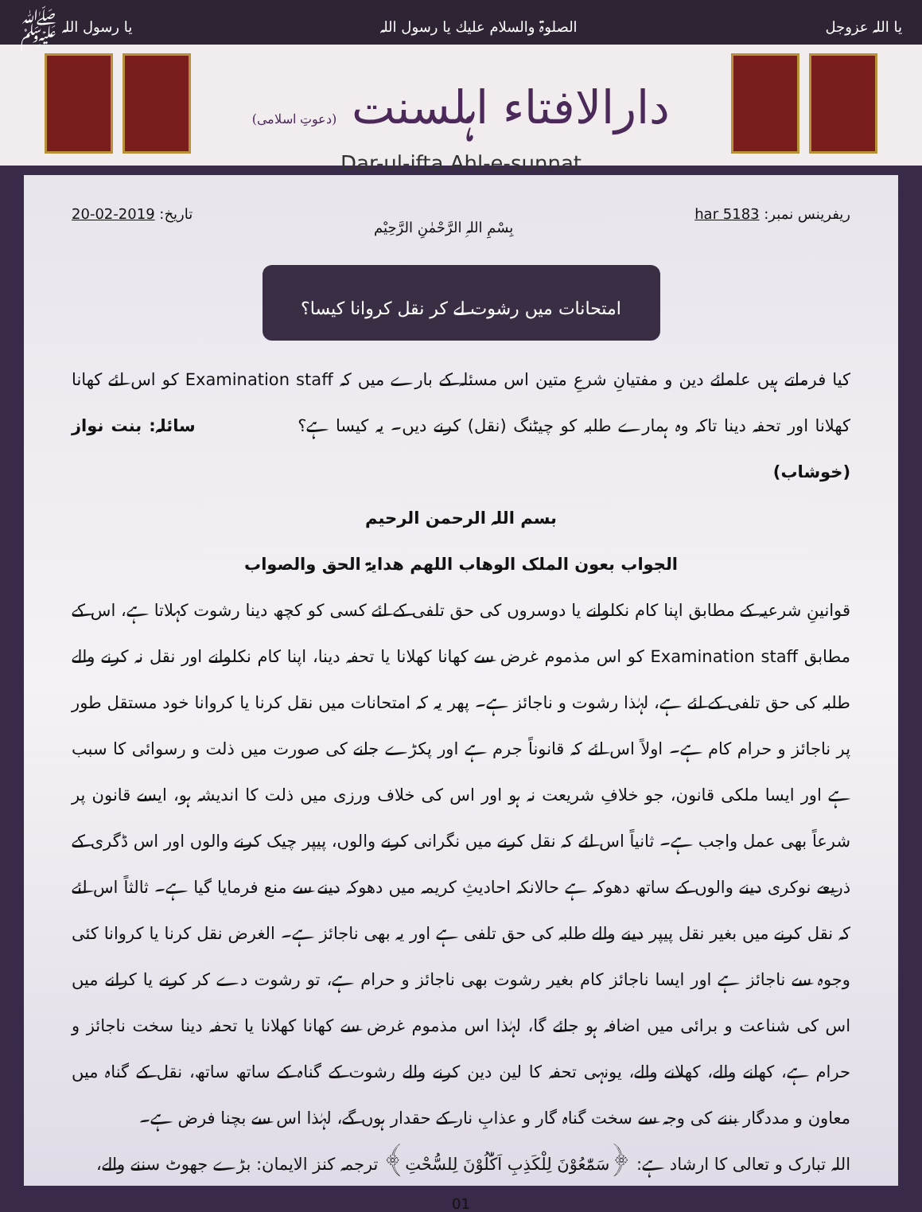یا اللہ عزوجل الصلوۃ والسلام علیك یا رسول اللہ یا رسول اللہ ﷺ
دارالافتاء اہلسنت (دعوتِ اسلامی)
Dar-ul-ifta Ahl-e-sunnat
ریفرینس نمبر: har 5183 بِسْمِ اللہِ الرَّحْمٰنِ الرَّحِیْم تاریخ: 20-02-2019
امتحانات میں رشوت لے کر نقل کروانا کیسا؟
کیا فرماتے ہیں علمائے دین و مفتیانِ شرعِ متین اس مسئلہ کے بارے میں کہ Examination staff کو اس لئے کھانا کھلانا اور تحفہ دینا تاکہ وہ ہمارے طلبہ کو چیٹنگ (نقل) کرنے دیں۔ یہ کیسا ہے؟ سائلہ: بنت نواز (خوشاب)
بسم اللہ الرحمن الرحیم
الجواب بعون الملک الوھاب اللھم ھدایۃ الحق والصواب
قوانینِ شرعیہ کے مطابق اپنا کام نکلوانے یا دوسروں کی حق تلفی کے لئے کسی کو کچھ دینا رشوت کہلاتا ہے، اس کے مطابق Examination staff کو اس مذموم غرض سے کھانا کھلانا یا تحفہ دینا، اپنا کام نکلوانے اور نقل نہ کرنے والے طلبہ کی حق تلفی کے لئے ہے، لہٰذا رشوت و ناجائز ہے۔ پھر یہ کہ امتحانات میں نقل کرنا یا کروانا خود مستقل طور پر ناجائز و حرام کام ہے۔ اولاً اس لئے کہ قانوناً جرم ہے اور پکڑے جانے کی صورت میں ذلت و رسوائی کا سبب ہے اور ایسا ملکی قانون، جو خلافِ شریعت نہ ہو اور اس کی خلاف ورزی میں ذلت کا اندیشہ ہو، ایسے قانون پر شرعاً بھی عمل واجب ہے۔ ثانیاً اس لئے کہ نقل کرنے میں نگرانی کرنے والوں، پیپر چیک کرنے والوں اور اس ڈگری کے ذریعے نوکری دینے والوں کے ساتھ دھوکہ ہے حالانکہ احادیثِ کریمہ میں دھوکہ دینے سے منع فرمایا گیا ہے۔ ثالثاً اس لئے کہ نقل کرنے میں بغیر نقل پیپر دینے والے طلبہ کی حق تلفی ہے اور یہ بھی ناجائز ہے۔ الغرض نقل کرنا یا کروانا کئی وجوہ سے ناجائز ہے اور ایسا ناجائز کام بغیر رشوت بھی ناجائز و حرام ہے، تو رشوت دے کر کرنے یا کرانے میں اس کی شناعت و برائی میں اضافہ ہو جائے گا، لہٰذا اس مذموم غرض سے کھانا کھلانا یا تحفہ دینا سخت ناجائز و حرام ہے، کھانے والے، کھلانے والے، یونہی تحفہ کا لین دین کرنے والے رشوت کے گناہ کے ساتھ ساتھ، نقل کے گناہ میں معاون و مددگار بننے کی وجہ سے سخت گناہ گار و عذابِ نار کے حقدار ہوں گے، لہٰذا اس سے بچنا فرض ہے۔
اللہ تبارک و تعالی کا ارشاد ہے: ﴿سَمّٰعُوْنَ لِلْكَذِبِ اَكّٰلُوْنَ لِلسُّحْتِ﴾ ترجمہ کنز الایمان: بڑے جھوٹ سننے والے،
01